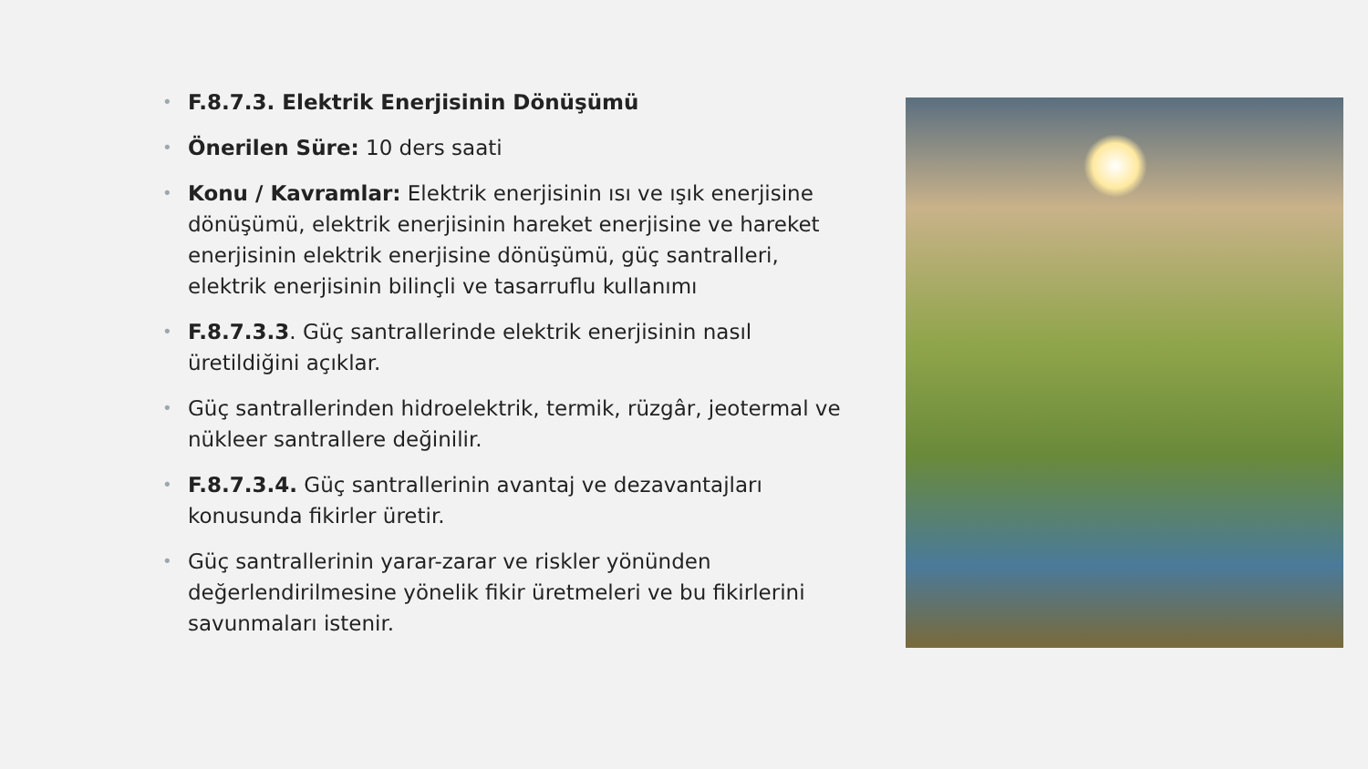• F.8.7.3. Elektrik Enerjisinin Dönüşümü
• Önerilen Süre: 10 ders saati
• Konu / Kavramlar: Elektrik enerjisinin ısı ve ışık enerjisine dönüşümü, elektrik enerjisinin hareket enerjisine ve hareket enerjisinin elektrik enerjisine dönüşümü, güç santralleri, elektrik enerjisinin bilinçli ve tasarruflu kullanımı
• F.8.7.3.3. Güç santrallerinde elektrik enerjisinin nasıl üretildiğini açıklar.
• Güç santrallerinden hidroelektrik, termik, rüzgâr, jeotermal ve nükleer santrallere değinilir.
• F.8.7.3.4. Güç santrallerinin avantaj ve dezavantajları konusunda fikirler üretir.
• Güç santrallerinin yarar-zarar ve riskler yönünden değerlendirilmesine yönelik fikir üretmeleri ve bu fikirlerini savunmaları istenir.